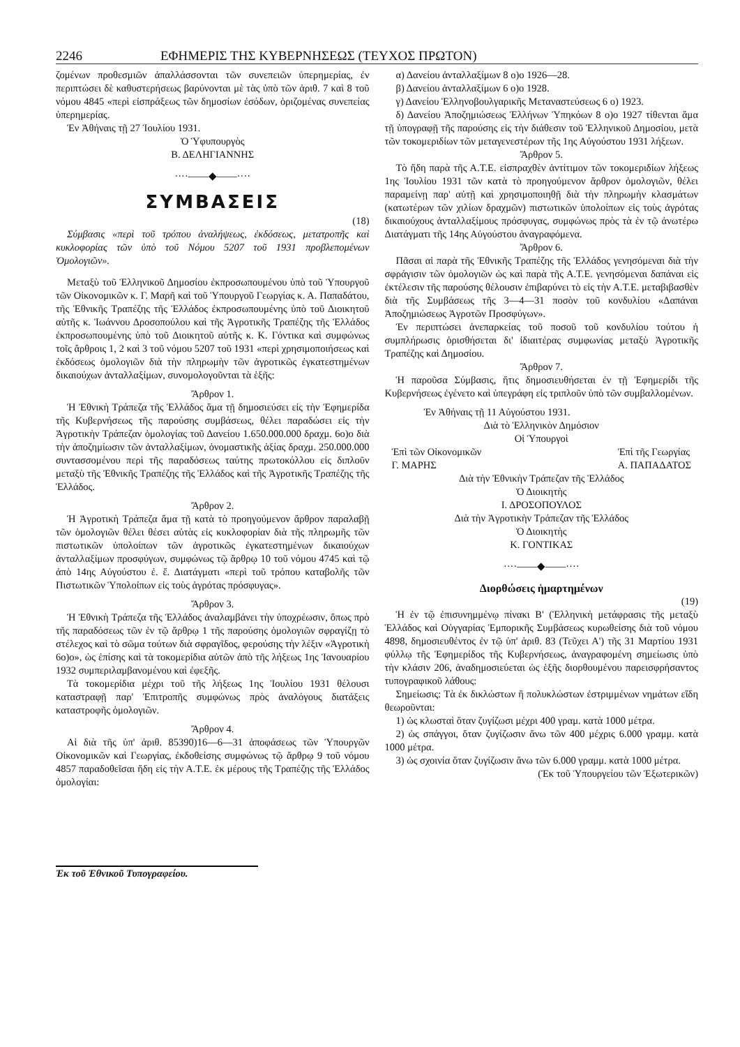2246 ΕΦΗΜΕΡΙΣ ΤΗΣ ΚΥΒΕΡΝΗΣΕΩΣ (ΤΕΥΧΟΣ ΠΡΩΤΟΝ)
ζομένων προθεσμιῶν ἀπαλλάσσονται τῶν συνεπειῶν ὑπερημερίας, ἐν περιπτώσει δὲ καθυστερήσεως βαρύνονται μὲ τὰς ὑπὸ τῶν ἀριθ. 7 καὶ 8 τοῦ νόμου 4845 «περὶ εἰσπράξεως τῶν δημοσίων ἐσόδων, ὁριζομένας συνεπείας ὑπερημερίας.
Ἐν Ἀθήναις τῇ 27 Ἰουλίου 1931.
Ὁ Ὑφυπουργὸς
Β. ΔΕΛΗΓΙΑΝΝΗΣ
····——◆——····
ΣΥΜΒΑΣΕΙΣ
(18)
Σύμβασις «περὶ τοῦ τρόπου ἀναλήψεως, ἐκδόσεως, μετατροπῆς καὶ κυκλοφορίας τῶν ὑπὸ τοῦ Νόμου 5207 τοῦ 1931 προβλεπομένων Ὁμολογιῶν».
Μεταξὺ τοῦ Ἑλληνικοῦ Δημοσίου ἐκπροσωπουμένου ὑπὸ τοῦ Ὑπουργοῦ τῶν Οἰκονομικῶν κ. Γ. Μαρῆ καὶ τοῦ Ὑπουργοῦ Γεωργίας κ. Α. Παπαδάτου, τῆς Ἐθνικῆς Τραπέζης τῆς Ἑλλάδος ἐκπροσωπουμένης ὑπὸ τοῦ Διοικητοῦ αὐτῆς κ. Ἰωάννου Δροσοπούλου καὶ τῆς Ἀγροτικῆς Τραπέζης τῆς Ἑλλάδος ἐκπροσωπουμένης ὑπὸ τοῦ Διοικητοῦ αὐτῆς κ. Κ. Γόντικα καὶ συμφώνως τοῖς ἄρθροις 1, 2 καὶ 3 τοῦ νόμου 5207 τοῦ 1931 «περὶ χρησιμοποιήσεως καὶ ἐκδόσεως ὁμολογιῶν διὰ τὴν πληρωμὴν τῶν ἀγροτικῶς ἐγκατεστημένων δικαιούχων ἀνταλλαξίμων, συνομολογοῦνται τὰ ἑξῆς:
Ἄρθρον 1.
Ἡ Ἐθνικὴ Τράπεζα τῆς Ἑλλάδος ἅμα τῇ δημοσιεύσει εἰς τὴν Ἐφημερίδα τῆς Κυβερνήσεως τῆς παρούσης συμβάσεως, θέλει παραδώσει εἰς τὴν Ἀγροτικὴν Τράπεζαν ὁμολογίας τοῦ Δανείου 1.650.000.000 δραχμ. 6ο)ο διὰ τὴν ἀποζημίωσιν τῶν ἀνταλλαξίμων, ὀνομαστικῆς ἀξίας δραχμ. 250.000.000 συντασσομένου περὶ τῆς παραδόσεως ταύτης πρωτοκόλλου εἰς διπλοῦν μεταξὺ τῆς Ἐθνικῆς Τραπέζης τῆς Ἑλλάδος καὶ τῆς Ἀγροτικῆς Τραπέζης τῆς Ἑλλάδος.
Ἄρθρον 2.
Ἡ Ἀγροτικὴ Τράπεζα ἅμα τῇ κατὰ τὸ προηγούμενον ἄρθρον παραλαβῇ τῶν ὁμολογιῶν θέλει θέσει αὐτὰς εἰς κυκλοφορίαν διὰ τῆς πληρωμῆς τῶν πιστωτικῶν ὑπολοίπων τῶν ἀγροτικῶς ἐγκατεστημένων δικαιούχων ἀνταλλαξίμων προσφύγων, συμφώνως τῷ ἄρθρῳ 10 τοῦ νόμου 4745 καὶ τῷ ἀπὸ 14ης Αὐγούστου ἐ. ἔ. Διατάγματι «περὶ τοῦ τρόπου καταβολῆς τῶν Πιστωτικῶν Ὑπολοίπων εἰς τοὺς ἀγρότας πρόσφυγας».
Ἄρθρον 3.
Ἡ Ἐθνικὴ Τράπεζα τῆς Ἑλλάδος ἀναλαμβάνει τὴν ὑποχρέωσιν, ὅπως πρὸ τῆς παραδόσεως τῶν ἐν τῷ ἄρθρῳ 1 τῆς παρούσης ὁμολογιῶν σφραγίζῃ τὸ στέλεχος καὶ τὸ σῶμα τούτων διὰ σφραγῖδος, φερούσης τὴν λέξιν «Ἀγροτικὴ 6ο)ο», ὡς ἐπίσης καὶ τὰ τοκομερίδια αὐτῶν ἀπὸ τῆς λήξεως 1ης Ἰανουαρίου 1932 συμπεριλαμβανομένου καὶ ἐφεξῆς.
Τὰ τοκομερίδια μέχρι τοῦ τῆς λήξεως 1ης Ἰουλίου 1931 θέλουσι καταστραφῇ παρ' Ἐπιτροπῆς συμφώνως πρὸς ἀναλόγους διατάξεις καταστροφῆς ὁμολογιῶν.
Ἄρθρον 4.
Αἱ διὰ τῆς ὑπ' ἀριθ. 85390)16—6—31 ἀποφάσεως τῶν Ὑπουργῶν Οἰκονομικῶν καὶ Γεωργίας, ἐκδοθείσης συμφώνως τῷ ἄρθρῳ 9 τοῦ νόμου 4857 παραδοθεῖσαι ἤδη εἰς τὴν Α.Τ.Ε. ἐκ μέρους τῆς Τραπέζης τῆς Ἑλλάδος ὁμολογίαι:
Ἐκ τοῦ Ἐθνικοῦ Τυπογραφείου.
α) Δανείου ἀνταλλαξίμων 8 ο)ο 1926—28.
β) Δανείου ἀνταλλαξίμων 6 ο)ο 1928.
γ) Δανείου Ἑλληνοβουλγαρικῆς Μεταναστεύσεως 6 ο) 1923.
δ) Δανείου Ἀποζημιώσεως Ἑλλήνων Ὑπηκόων 8 ο)ο 1927 τίθενται ἅμα τῇ ὑπογραφῇ τῆς παρούσης εἰς τὴν διάθεσιν τοῦ Ἑλληνικοῦ Δημοσίου, μετὰ τῶν τοκομεριδίων τῶν μεταγενεστέρων τῆς 1ης Αὐγούστου 1931 λήξεων.
Ἄρθρον 5.
Τὸ ἤδη παρὰ τῆς Α.Τ.Ε. εἰσπραχθὲν ἀντίτιμον τῶν τοκομεριδίων λήξεως 1ης Ἰουλίου 1931 τῶν κατὰ τὸ προηγούμενον ἄρθρον ὁμολογιῶν, θέλει παραμείνῃ παρ' αὐτῇ καὶ χρησιμοποιηθῇ διὰ τὴν πληρωμὴν κλασμάτων (κατωτέρων τῶν χιλίων δραχμῶν) πιστωτικῶν ὑπολοίπων εἰς τοὺς ἀγρότας δικαιούχους ἀνταλλαξίμους πρόσφυγας, συμφώνως πρὸς τὰ ἐν τῷ ἀνωτέρω Διατάγματι τῆς 14ης Αὐγούστου ἀναγραφόμενα.
Ἄρθρον 6.
Πᾶσαι αἱ παρὰ τῆς Ἐθνικῆς Τραπέζης τῆς Ἑλλάδος γενησόμεναι διὰ τὴν σφράγισιν τῶν ὁμολογιῶν ὡς καὶ παρὰ τῆς Α.Τ.Ε. γενησόμεναι δαπάναι εἰς ἐκτέλεσιν τῆς παρούσης θέλουσιν ἐπιβαρύνει τὸ εἰς τὴν Α.Τ.Ε. μεταβιβασθὲν διὰ τῆς Συμβάσεως τῆς 3—4—31 ποσὸν τοῦ κονδυλίου «Δαπάναι Ἀποζημιώσεως Ἀγροτῶν Προσφύγων».
Ἐν περιπτώσει ἀνεπαρκείας τοῦ ποσοῦ τοῦ κονδυλίου τούτου ἡ συμπλήρωσις ὁρισθήσεται δι' ἰδιαιτέρας συμφωνίας μεταξὺ Ἀγροτικῆς Τραπέζης καὶ Δημοσίου.
Ἄρθρον 7.
Ἡ παροῦσα Σύμβασις, ἥτις δημοσιευθήσεται ἐν τῇ Ἐφημερίδι τῆς Κυβερνήσεως ἐγένετο καὶ ὑπεγράφη εἰς τριπλοῦν ὑπὸ τῶν συμβαλλομένων.
Ἐν Ἀθήναις τῇ 11 Αὐγούστου 1931.
Διὰ τὸ Ἑλληνικὸν Δημόσιον
Οἱ Ὑπουργοὶ
Ἐπὶ τῶν Οἰκονομικῶν
Γ. ΜΑΡΗΣ Ἐπὶ τῆς Γεωργίας
Α. ΠΑΠΑΔΑΤΟΣ
Διὰ τὴν Ἐθνικὴν Τράπεζαν τῆς Ἑλλάδος
Ὁ Διοικητὴς
Ι. ΔΡΟΣΟΠΟΥΛΟΣ
Διὰ τὴν Ἀγροτικὴν Τράπεζαν τῆς Ἑλλάδος
Ὁ Διοικητὴς
Κ. ΓΟΝΤΙΚΑΣ
····——◆——····
Διορθώσεις ἡμαρτημένων
(19)
Ἡ ἐν τῷ ἐπισυνημμένῳ πίνακι Β' (Ἑλληνικὴ μετάφρασις τῆς μεταξὺ Ἑλλάδος καὶ Οὑγγαρίας Ἐμπορικῆς Συμβάσεως κυρωθείσης διὰ τοῦ νόμου 4898, δημοσιευθέντος ἐν τῷ ὑπ' ἀριθ. 83 (Τεῦχει Α') τῆς 31 Μαρτίου 1931 φύλλῳ τῆς Ἐφημερίδος τῆς Κυβερνήσεως, ἀναγραφομένη σημείωσις ὑπὸ τὴν κλάσιν 206, ἀναδημοσιεύεται ὡς ἑξῆς διορθουμένου παρεισφρήσαντος τυπογραφικοῦ λάθους:
Σημείωσις: Τὰ ἐκ δικλώστων ἢ πολυκλώστων ἐστριμμένων νημάτων εἴδη θεωροῦνται:
1) ὡς κλωσταὶ ὅταν ζυγίζωσι μέχρι 400 γραμ. κατὰ 1000 μέτρα.
2) ὡς σπάγγοι, ὅταν ζυγίζωσιν ἄνω τῶν 400 μέχρις 6.000 γραμμ. κατὰ 1000 μέτρα.
3) ὡς σχοινία ὅταν ζυγίζωσιν ἄνω τῶν 6.000 γραμμ. κατὰ 1000 μέτρα.
(Ἐκ τοῦ Ὑπουργείου τῶν Ἐξωτερικῶν)